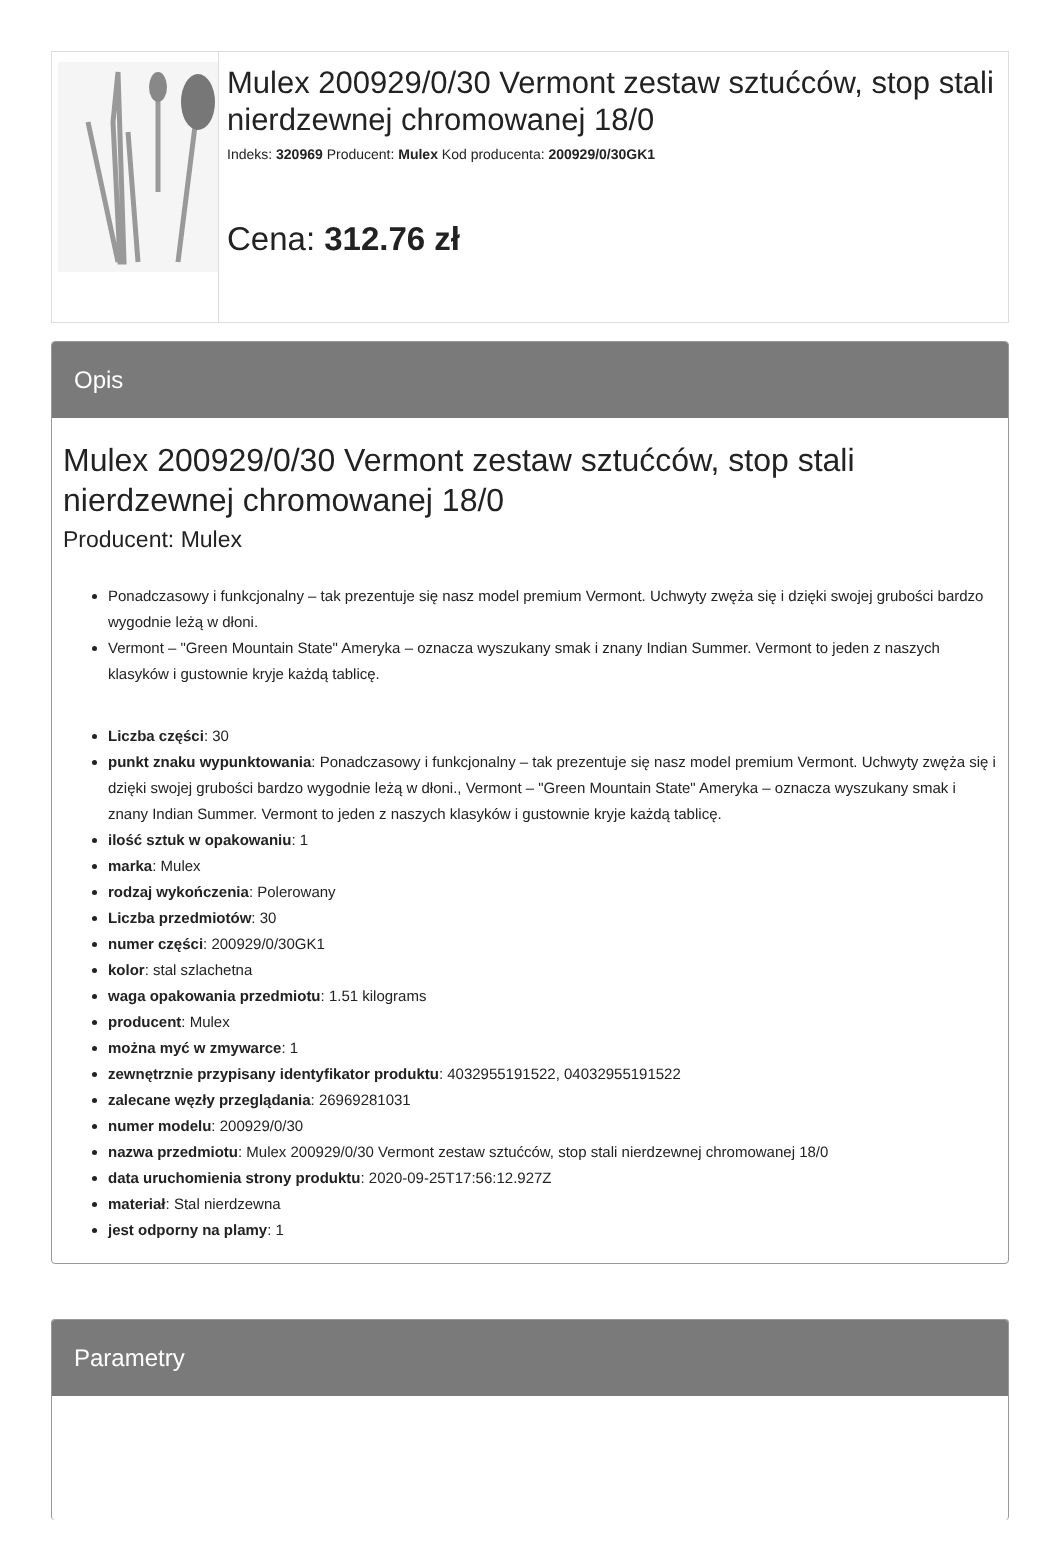Mulex 200929/0/30 Vermont zestaw sztućców, stop stali nierdzewnej chromowanej 18/0
Indeks: 320969 Producent: Mulex Kod producenta: 200929/0/30GK1
Cena: 312.76 zł
Opis
Mulex 200929/0/30 Vermont zestaw sztućców, stop stali nierdzewnej chromowanej 18/0
Producent: Mulex
Ponadczasowy i funkcjonalny – tak prezentuje się nasz model premium Vermont. Uchwyty zwęża się i dzięki swojej grubości bardzo wygodnie leżą w dłoni.
Vermont – "Green Mountain State" Ameryka – oznacza wyszukany smak i znany Indian Summer. Vermont to jeden z naszych klasyków i gustownie kryje każdą tablicę.
Liczba części: 30
punkt znaku wypunktowania: Ponadczasowy i funkcjonalny – tak prezentuje się nasz model premium Vermont. Uchwyty zwęża się i dzięki swojej grubości bardzo wygodnie leżą w dłoni., Vermont – "Green Mountain State" Ameryka – oznacza wyszukany smak i znany Indian Summer. Vermont to jeden z naszych klasyków i gustownie kryje każdą tablicę.
ilość sztuk w opakowaniu: 1
marka: Mulex
rodzaj wykończenia: Polerowany
Liczba przedmiotów: 30
numer części: 200929/0/30GK1
kolor: stal szlachetna
waga opakowania przedmiotu: 1.51 kilograms
producent: Mulex
można myć w zmywarce: 1
zewnętrznie przypisany identyfikator produktu: 4032955191522, 04032955191522
zalecane węzły przeglądania: 26969281031
numer modelu: 200929/0/30
nazwa przedmiotu: Mulex 200929/0/30 Vermont zestaw sztućców, stop stali nierdzewnej chromowanej 18/0
data uruchomienia strony produktu: 2020-09-25T17:56:12.927Z
materiał: Stal nierdzewna
jest odporny na plamy: 1
Parametry